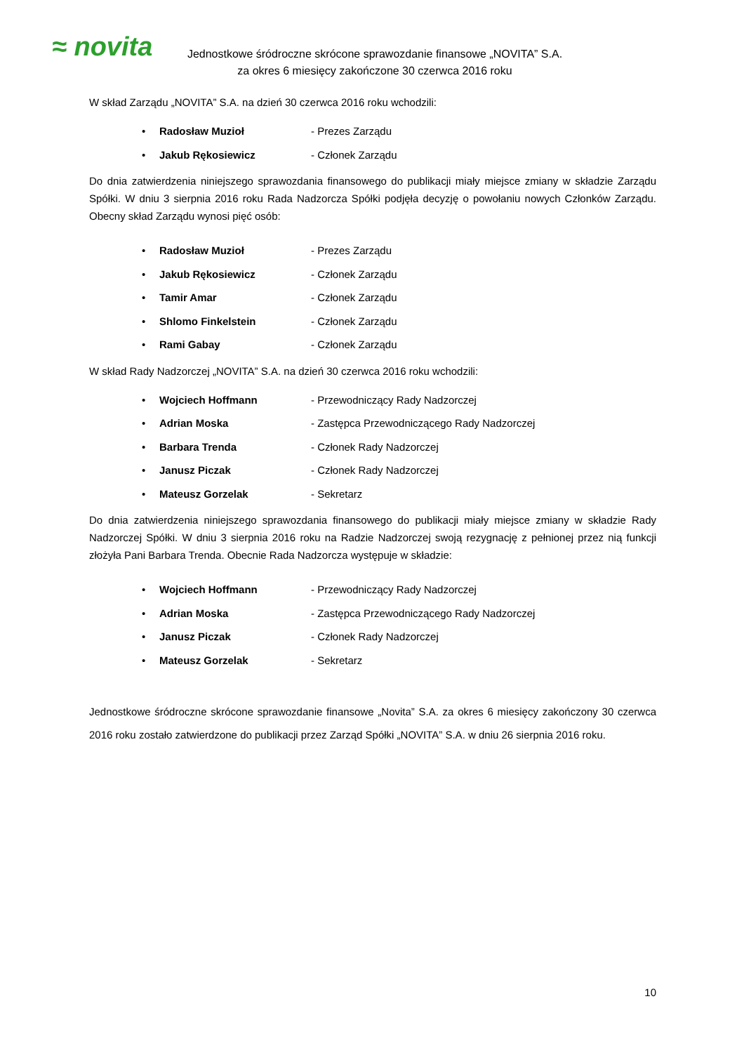≈ novita
Jednostkowe śródroczne skrócone sprawozdanie finansowe „NOVITA” S.A.
za okres 6 miesięcy zakończone 30 czerwca 2016 roku
W skład Zarządu „NOVITA” S.A. na dzień 30 czerwca 2016 roku wchodzili:
• Radosław Muzioł - Prezes Zarządu
• Jakub Rękosiewicz - Członek Zarządu
Do dnia zatwierdzenia niniejszego sprawozdania finansowego do publikacji miały miejsce zmiany w składzie Zarządu Spółki. W dniu 3 sierpnia 2016 roku Rada Nadzorcza Spółki podjęła decyzję o powołaniu nowych Członków Zarządu. Obecny skład Zarządu wynosi pięć osób:
• Radosław Muzioł - Prezes Zarządu
• Jakub Rękosiewicz - Członek Zarządu
• Tamir Amar - Członek Zarządu
• Shlomo Finkelstein - Członek Zarządu
• Rami Gabay - Członek Zarządu
W skład Rady Nadzorczej „NOVITA” S.A. na dzień 30 czerwca 2016 roku wchodzili:
• Wojciech Hoffmann - Przewodniczący Rady Nadzorczej
• Adrian Moska - Zastępca Przewodniczącego Rady Nadzorczej
• Barbara Trenda - Członek Rady Nadzorczej
• Janusz Piczak - Członek Rady Nadzorczej
• Mateusz Gorzelak - Sekretarz
Do dnia zatwierdzenia niniejszego sprawozdania finansowego do publikacji miały miejsce zmiany w składzie Rady Nadzorczej Spółki. W dniu 3 sierpnia 2016 roku na Radzie Nadzorczej swoją rezygnację z pełnionej przez nią funkcji złożyła Pani Barbara Trenda. Obecnie Rada Nadzorcza występuje w składzie:
• Wojciech Hoffmann - Przewodniczący Rady Nadzorczej
• Adrian Moska - Zastępca Przewodniczącego Rady Nadzorczej
• Janusz Piczak - Członek Rady Nadzorczej
• Mateusz Gorzelak - Sekretarz
Jednostkowe śródroczne skrócone sprawozdanie finansowe „Novita” S.A. za okres 6 miesięcy zakończony 30 czerwca 2016 roku zostało zatwierdzone do publikacji przez Zarząd Spółki „NOVITA” S.A. w dniu 26 sierpnia 2016 roku.
10